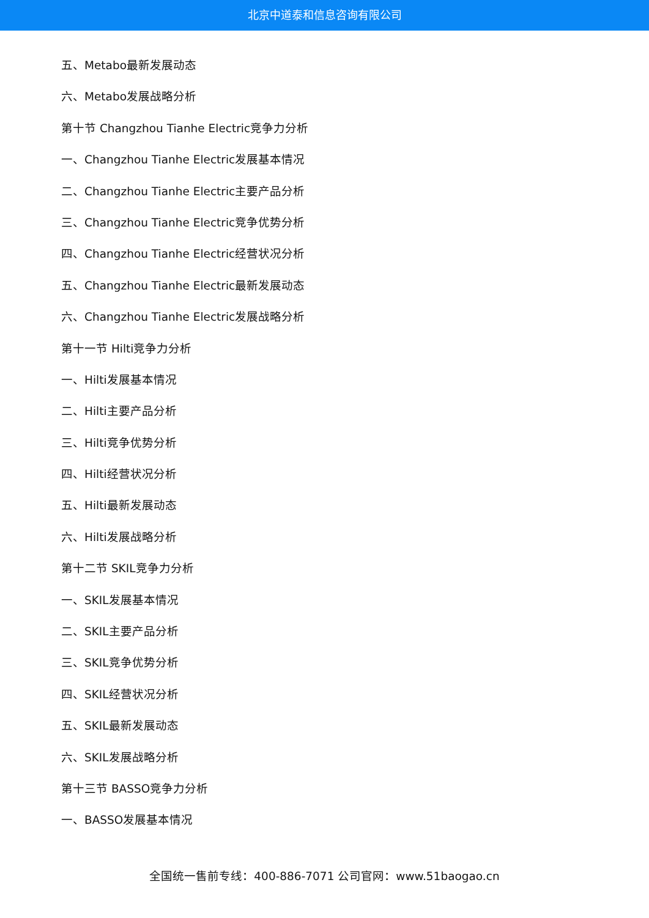北京中道泰和信息咨询有限公司
五、Metabo最新发展动态
六、Metabo发展战略分析
第十节 Changzhou Tianhe Electric竞争力分析
一、Changzhou Tianhe Electric发展基本情况
二、Changzhou Tianhe Electric主要产品分析
三、Changzhou Tianhe Electric竞争优势分析
四、Changzhou Tianhe Electric经营状况分析
五、Changzhou Tianhe Electric最新发展动态
六、Changzhou Tianhe Electric发展战略分析
第十一节 Hilti竞争力分析
一、Hilti发展基本情况
二、Hilti主要产品分析
三、Hilti竞争优势分析
四、Hilti经营状况分析
五、Hilti最新发展动态
六、Hilti发展战略分析
第十二节 SKIL竞争力分析
一、SKIL发展基本情况
二、SKIL主要产品分析
三、SKIL竞争优势分析
四、SKIL经营状况分析
五、SKIL最新发展动态
六、SKIL发展战略分析
第十三节 BASSO竞争力分析
一、BASSO发展基本情况
全国统一售前专线：400-886-7071 公司官网：www.51baogao.cn